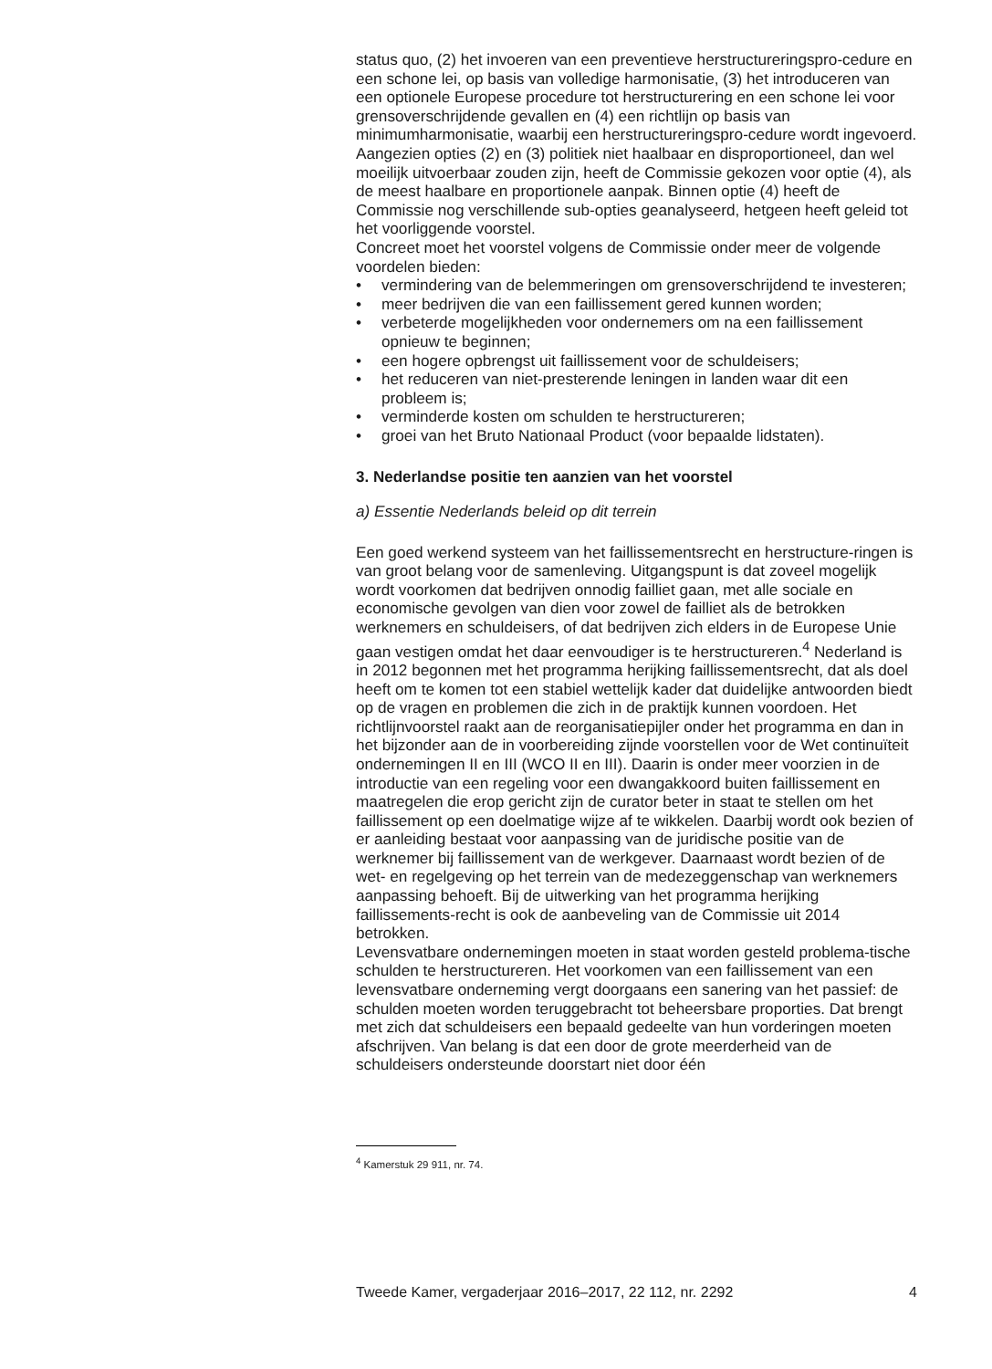status quo, (2) het invoeren van een preventieve herstructureringspro-cedure en een schone lei, op basis van volledige harmonisatie, (3) het introduceren van een optionele Europese procedure tot herstructurering en een schone lei voor grensoverschrijdende gevallen en (4) een richtlijn op basis van minimumharmonisatie, waarbij een herstructureringspro-cedure wordt ingevoerd. Aangezien opties (2) en (3) politiek niet haalbaar en disproportioneel, dan wel moeilijk uitvoerbaar zouden zijn, heeft de Commissie gekozen voor optie (4), als de meest haalbare en proportionele aanpak. Binnen optie (4) heeft de Commissie nog verschillende sub-opties geanalyseerd, hetgeen heeft geleid tot het voorliggende voorstel.
Concreet moet het voorstel volgens de Commissie onder meer de volgende voordelen bieden:
• vermindering van de belemmeringen om grensoverschrijdend te investeren;
• meer bedrijven die van een faillissement gered kunnen worden;
• verbeterde mogelijkheden voor ondernemers om na een faillissement opnieuw te beginnen;
• een hogere opbrengst uit faillissement voor de schuldeisers;
• het reduceren van niet-presterende leningen in landen waar dit een probleem is;
• verminderde kosten om schulden te herstructureren;
• groei van het Bruto Nationaal Product (voor bepaalde lidstaten).
3. Nederlandse positie ten aanzien van het voorstel
a) Essentie Nederlands beleid op dit terrein
Een goed werkend systeem van het faillissementsrecht en herstructure-ringen is van groot belang voor de samenleving. Uitgangspunt is dat zoveel mogelijk wordt voorkomen dat bedrijven onnodig failliet gaan, met alle sociale en economische gevolgen van dien voor zowel de failliet als de betrokken werknemers en schuldeisers, of dat bedrijven zich elders in de Europese Unie gaan vestigen omdat het daar eenvoudiger is te herstructureren.<sup>4</sup> Nederland is in 2012 begonnen met het programma herijking faillissementsrecht, dat als doel heeft om te komen tot een stabiel wettelijk kader dat duidelijke antwoorden biedt op de vragen en problemen die zich in de praktijk kunnen voordoen. Het richtlijnvoorstel raakt aan de reorganisatiepijler onder het programma en dan in het bijzonder aan de in voorbereiding zijnde voorstellen voor de Wet continuïteit ondernemingen II en III (WCO II en III). Daarin is onder meer voorzien in de introductie van een regeling voor een dwangakkoord buiten faillissement en maatregelen die erop gericht zijn de curator beter in staat te stellen om het faillissement op een doelmatige wijze af te wikkelen. Daarbij wordt ook bezien of er aanleiding bestaat voor aanpassing van de juridische positie van de werknemer bij faillissement van de werkgever. Daarnaast wordt bezien of de wet- en regelgeving op het terrein van de medezeggenschap van werknemers aanpassing behoeft. Bij de uitwerking van het programma herijking faillissements-recht is ook de aanbeveling van de Commissie uit 2014 betrokken.
Levensvatbare ondernemingen moeten in staat worden gesteld problema-tische schulden te herstructureren. Het voorkomen van een faillissement van een levensvatbare onderneming vergt doorgaans een sanering van het passief: de schulden moeten worden teruggebracht tot beheersbare proporties. Dat brengt met zich dat schuldeisers een bepaald gedeelte van hun vorderingen moeten afschrijven. Van belang is dat een door de grote meerderheid van de schuldeisers ondersteunde doorstart niet door één
<sup>4</sup> Kamerstuk 29 911, nr. 74.
Tweede Kamer, vergaderjaar 2016–2017, 22 112, nr. 2292 4